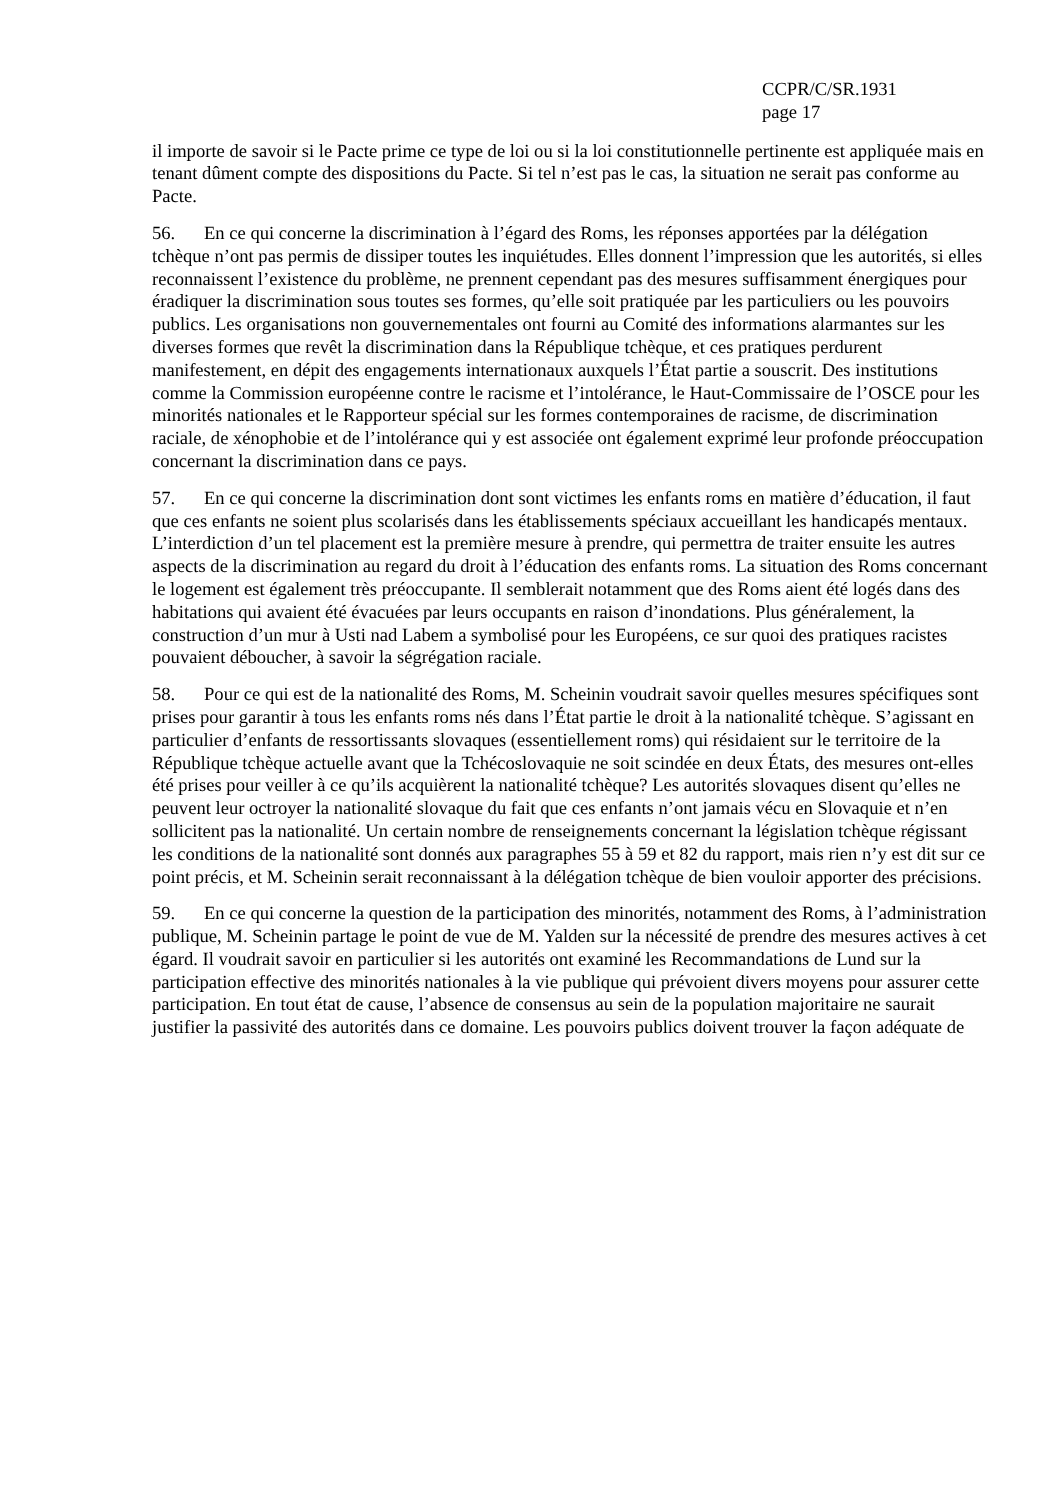CCPR/C/SR.1931
page 17
il importe de savoir si le Pacte prime ce type de loi ou si la loi constitutionnelle pertinente est appliquée mais en tenant dûment compte des dispositions du Pacte. Si tel n’est pas le cas, la situation ne serait pas conforme au Pacte.
56. En ce qui concerne la discrimination à l’égard des Roms, les réponses apportées par la délégation tchèque n’ont pas permis de dissiper toutes les inquiétudes. Elles donnent l’impression que les autorités, si elles reconnaissent l’existence du problème, ne prennent cependant pas des mesures suffisamment énergiques pour éradiquer la discrimination sous toutes ses formes, qu’elle soit pratiquée par les particuliers ou les pouvoirs publics. Les organisations non gouvernementales ont fourni au Comité des informations alarmantes sur les diverses formes que revêt la discrimination dans la République tchèque, et ces pratiques perdurent manifestement, en dépit des engagements internationaux auxquels l’État partie a souscrit. Des institutions comme la Commission européenne contre le racisme et l’intolérance, le Haut-Commissaire de l’OSCE pour les minorités nationales et le Rapporteur spécial sur les formes contemporaines de racisme, de discrimination raciale, de xénophobie et de l’intolérance qui y est associée ont également exprimé leur profonde préoccupation concernant la discrimination dans ce pays.
57. En ce qui concerne la discrimination dont sont victimes les enfants roms en matière d’éducation, il faut que ces enfants ne soient plus scolarisés dans les établissements spéciaux accueillant les handicapés mentaux. L’interdiction d’un tel placement est la première mesure à prendre, qui permettra de traiter ensuite les autres aspects de la discrimination au regard du droit à l’éducation des enfants roms. La situation des Roms concernant le logement est également très préoccupante. Il semblerait notamment que des Roms aient été logés dans des habitations qui avaient été évacuées par leurs occupants en raison d’inondations. Plus généralement, la construction d’un mur à Usti nad Labem a symbolisé pour les Européens, ce sur quoi des pratiques racistes pouvaient déboucher, à savoir la ségrégation raciale.
58. Pour ce qui est de la nationalité des Roms, M. Scheinin voudrait savoir quelles mesures spécifiques sont prises pour garantir à tous les enfants roms nés dans l’État partie le droit à la nationalité tchèque. S’agissant en particulier d’enfants de ressortissants slovaques (essentiellement roms) qui résidaient sur le territoire de la République tchèque actuelle avant que la Tchécoslovaquie ne soit scindée en deux États, des mesures ont-elles été prises pour veiller à ce qu’ils acquièrent la nationalité tchèque? Les autorités slovaques disent qu’elles ne peuvent leur octroyer la nationalité slovaque du fait que ces enfants n’ont jamais vécu en Slovaquie et n’en sollicitent pas la nationalité. Un certain nombre de renseignements concernant la législation tchèque régissant les conditions de la nationalité sont donnés aux paragraphes 55 à 59 et 82 du rapport, mais rien n’y est dit sur ce point précis, et M. Scheinin serait reconnaissant à la délégation tchèque de bien vouloir apporter des précisions.
59. En ce qui concerne la question de la participation des minorités, notamment des Roms, à l’administration publique, M. Scheinin partage le point de vue de M. Yalden sur la nécessité de prendre des mesures actives à cet égard. Il voudrait savoir en particulier si les autorités ont examiné les Recommandations de Lund sur la participation effective des minorités nationales à la vie publique qui prévoient divers moyens pour assurer cette participation. En tout état de cause, l’absence de consensus au sein de la population majoritaire ne saurait justifier la passivité des autorités dans ce domaine. Les pouvoirs publics doivent trouver la façon adéquate de